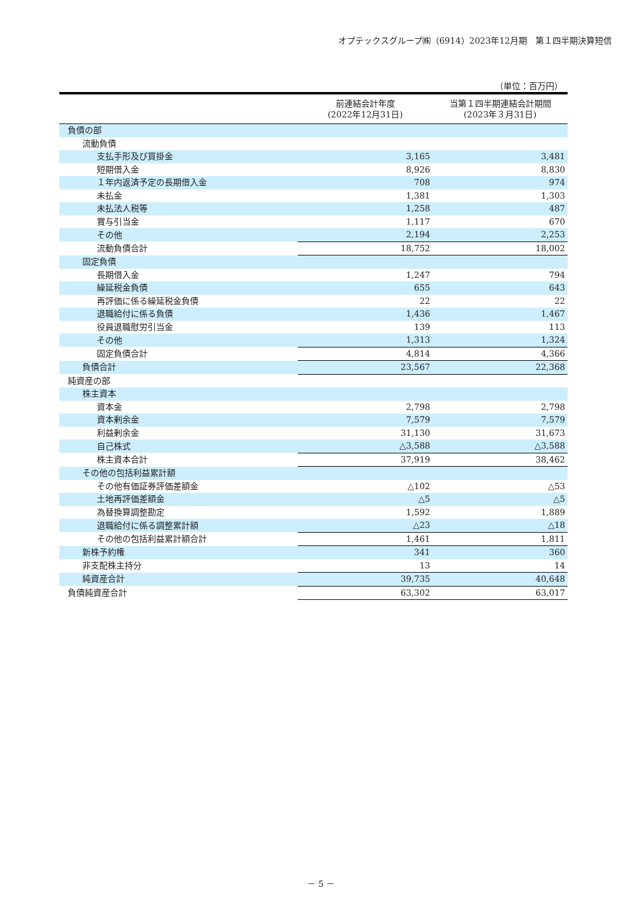オプテックスグループ㈱（6914）2023年12月期　第１四半期決算短信
（単位：百万円）
| | 前連結会計年度 (2022年12月31日) | 当第１四半期連結会計期間 (2023年３月31日) |
| --- | --- | --- |
| 負債の部 | | |
| 流動負債 | | |
| 支払手形及び買掛金 | 3,165 | 3,481 |
| 短期借入金 | 8,926 | 8,830 |
| １年内返済予定の長期借入金 | 708 | 974 |
| 未払金 | 1,381 | 1,303 |
| 未払法人税等 | 1,258 | 487 |
| 賞与引当金 | 1,117 | 670 |
| その他 | 2,194 | 2,253 |
| 流動負債合計 | 18,752 | 18,002 |
| 固定負債 | | |
| 長期借入金 | 1,247 | 794 |
| 繰延税金負債 | 655 | 643 |
| 再評価に係る繰延税金負債 | 22 | 22 |
| 退職給付に係る負債 | 1,436 | 1,467 |
| 役員退職慰労引当金 | 139 | 113 |
| その他 | 1,313 | 1,324 |
| 固定負債合計 | 4,814 | 4,366 |
| 負債合計 | 23,567 | 22,368 |
| 純資産の部 | | |
| 株主資本 | | |
| 資本金 | 2,798 | 2,798 |
| 資本剰余金 | 7,579 | 7,579 |
| 利益剰余金 | 31,130 | 31,673 |
| 自己株式 | △3,588 | △3,588 |
| 株主資本合計 | 37,919 | 38,462 |
| その他の包括利益累計額 | | |
| その他有価証券評価差額金 | △102 | △53 |
| 土地再評価差額金 | △5 | △5 |
| 為替換算調整勘定 | 1,592 | 1,889 |
| 退職給付に係る調整累計額 | △23 | △18 |
| その他の包括利益累計額合計 | 1,461 | 1,811 |
| 新株予約権 | 341 | 360 |
| 非支配株主持分 | 13 | 14 |
| 純資産合計 | 39,735 | 40,648 |
| 負債純資産合計 | 63,302 | 63,017 |
－ 5 －